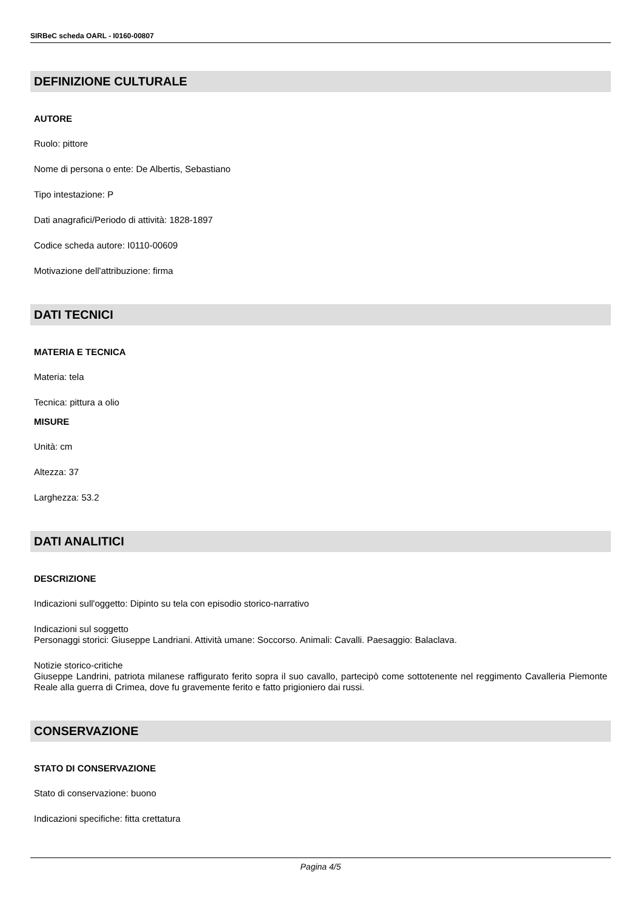SIRBeC scheda OARL - I0160-00807
DEFINIZIONE CULTURALE
AUTORE
Ruolo: pittore
Nome di persona o ente: De Albertis, Sebastiano
Tipo intestazione: P
Dati anagrafici/Periodo di attività: 1828-1897
Codice scheda autore: I0110-00609
Motivazione dell'attribuzione: firma
DATI TECNICI
MATERIA E TECNICA
Materia: tela
Tecnica: pittura a olio
MISURE
Unità: cm
Altezza: 37
Larghezza: 53.2
DATI ANALITICI
DESCRIZIONE
Indicazioni sull'oggetto: Dipinto su tela con episodio storico-narrativo
Indicazioni sul soggetto
Personaggi storici: Giuseppe Landriani. Attività umane: Soccorso. Animali: Cavalli. Paesaggio: Balaclava.
Notizie storico-critiche
Giuseppe Landrini, patriota milanese raffigurato ferito sopra il suo cavallo, partecipò come sottotenente nel reggimento Cavalleria Piemonte Reale alla guerra di Crimea, dove fu gravemente ferito e fatto prigioniero dai russi.
CONSERVAZIONE
STATO DI CONSERVAZIONE
Stato di conservazione: buono
Indicazioni specifiche: fitta crettatura
Pagina 4/5